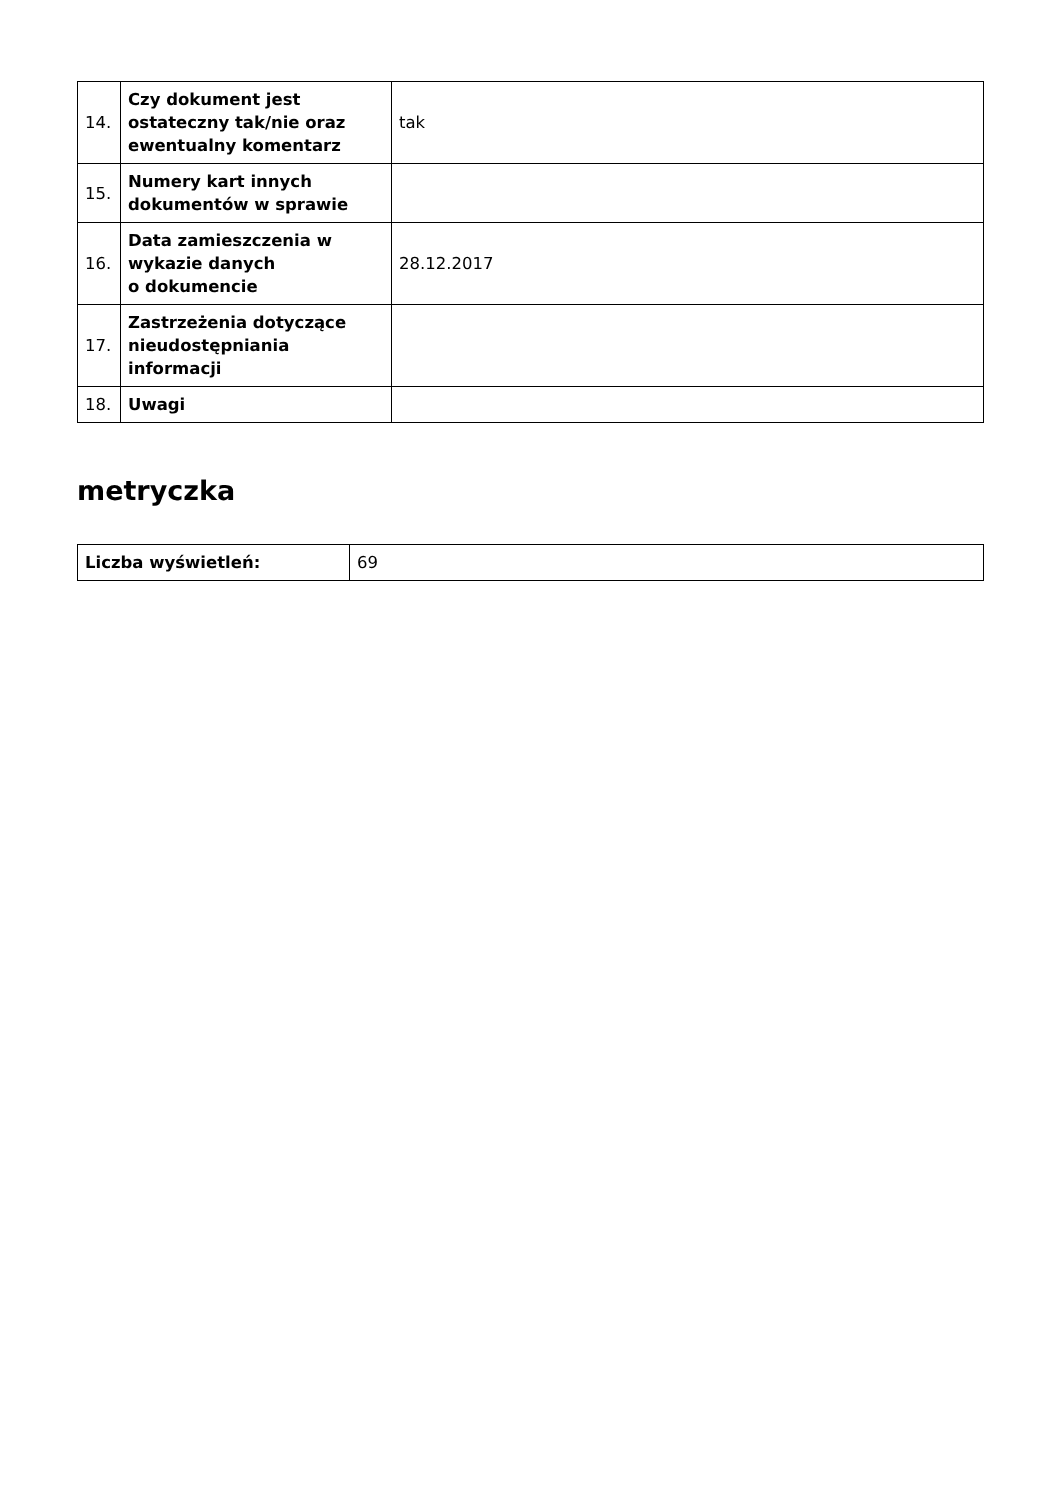| 14. | Czy dokument jest ostateczny tak/nie oraz ewentualny komentarz | tak |
| 15. | Numery kart innych dokumentów w sprawie | |
| 16. | Data zamieszczenia w wykazie danych o dokumencie | 28.12.2017 |
| 17. | Zastrzeżenia dotyczące nieudostępniania informacji | |
| 18. | Uwagi | |
metryczka
| Liczba wyświetleń: | 69 |